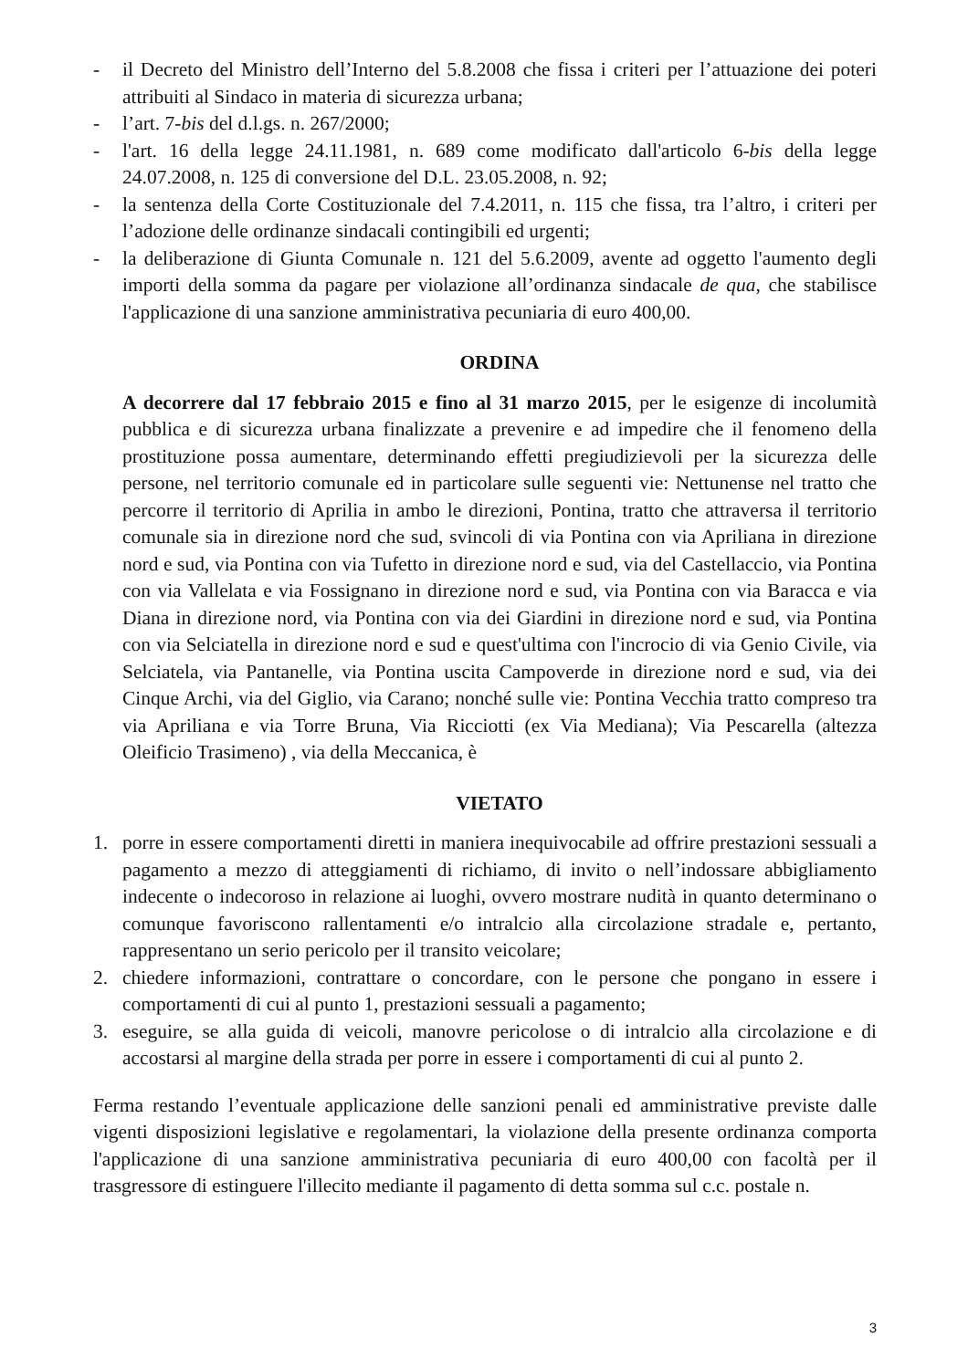- il Decreto del Ministro dell’Interno del 5.8.2008 che fissa i criteri per l’attuazione dei poteri attribuiti al Sindaco in materia di sicurezza urbana;
- l’art. 7-bis del d.l.gs. n. 267/2000;
- l'art. 16 della legge 24.11.1981, n. 689 come modificato dall'articolo 6-bis della legge 24.07.2008, n. 125 di conversione del D.L. 23.05.2008, n. 92;
- la sentenza della Corte Costituzionale del 7.4.2011, n. 115 che fissa, tra l’altro, i criteri per l’adozione delle ordinanze sindacali contingibili ed urgenti;
- la deliberazione di Giunta Comunale n. 121 del 5.6.2009, avente ad oggetto l'aumento degli importi della somma da pagare per violazione all’ordinanza sindacale de qua, che stabilisce l'applicazione di una sanzione amministrativa pecuniaria di euro 400,00.
ORDINA
A decorrere dal 17 febbraio 2015 e fino al 31 marzo 2015, per le esigenze di incolumità pubblica e di sicurezza urbana finalizzate a prevenire e ad impedire che il fenomeno della prostituzione possa aumentare, determinando effetti pregiudizievoli per la sicurezza delle persone, nel territorio comunale ed in particolare sulle seguenti vie: Nettunense nel tratto che percorre il territorio di Aprilia in ambo le direzioni, Pontina, tratto che attraversa il territorio comunale sia in direzione nord che sud, svincoli di via Pontina con via Apriliana in direzione nord e sud, via Pontina con via Tufetto in direzione nord e sud, via del Castellaccio, via Pontina con via Vallelata e via Fossignano in direzione nord e sud, via Pontina con via Baracca e via Diana in direzione nord, via Pontina con via dei Giardini in direzione nord e sud, via Pontina con via Selciatella in direzione nord e sud e quest'ultima con l'incrocio di via Genio Civile, via Selciatela, via Pantanelle, via Pontina uscita Campoverde in direzione nord e sud, via dei Cinque Archi, via del Giglio, via Carano; nonché sulle vie: Pontina Vecchia tratto compreso tra via Apriliana e via Torre Bruna, Via Ricciotti (ex Via Mediana); Via Pescarella (altezza Oleificio Trasimeno) , via della Meccanica, è
VIETATO
1. porre in essere comportamenti diretti in maniera inequivocabile ad offrire prestazioni sessuali a pagamento a mezzo di atteggiamenti di richiamo, di invito o nell’indossare abbigliamento indecente o indecoroso in relazione ai luoghi, ovvero mostrare nudità in quanto determinano o comunque favoriscono rallentamenti e/o intralcio alla circolazione stradale e, pertanto, rappresentano un serio pericolo per il transito veicolare;
2. chiedere informazioni, contrattare o concordare, con le persone che pongano in essere i comportamenti di cui al punto 1, prestazioni sessuali a pagamento;
3. eseguire, se alla guida di veicoli, manovre pericolose o di intralcio alla circolazione e di accostarsi al margine della strada per porre in essere i comportamenti di cui al punto 2.
Ferma restando l’eventuale applicazione delle sanzioni penali ed amministrative previste dalle vigenti disposizioni legislative e regolamentari, la violazione della presente ordinanza comporta l'applicazione di una sanzione amministrativa pecuniaria di euro 400,00 con facoltà per il trasgressore di estinguere l'illecito mediante il pagamento di detta somma sul c.c. postale n.
3